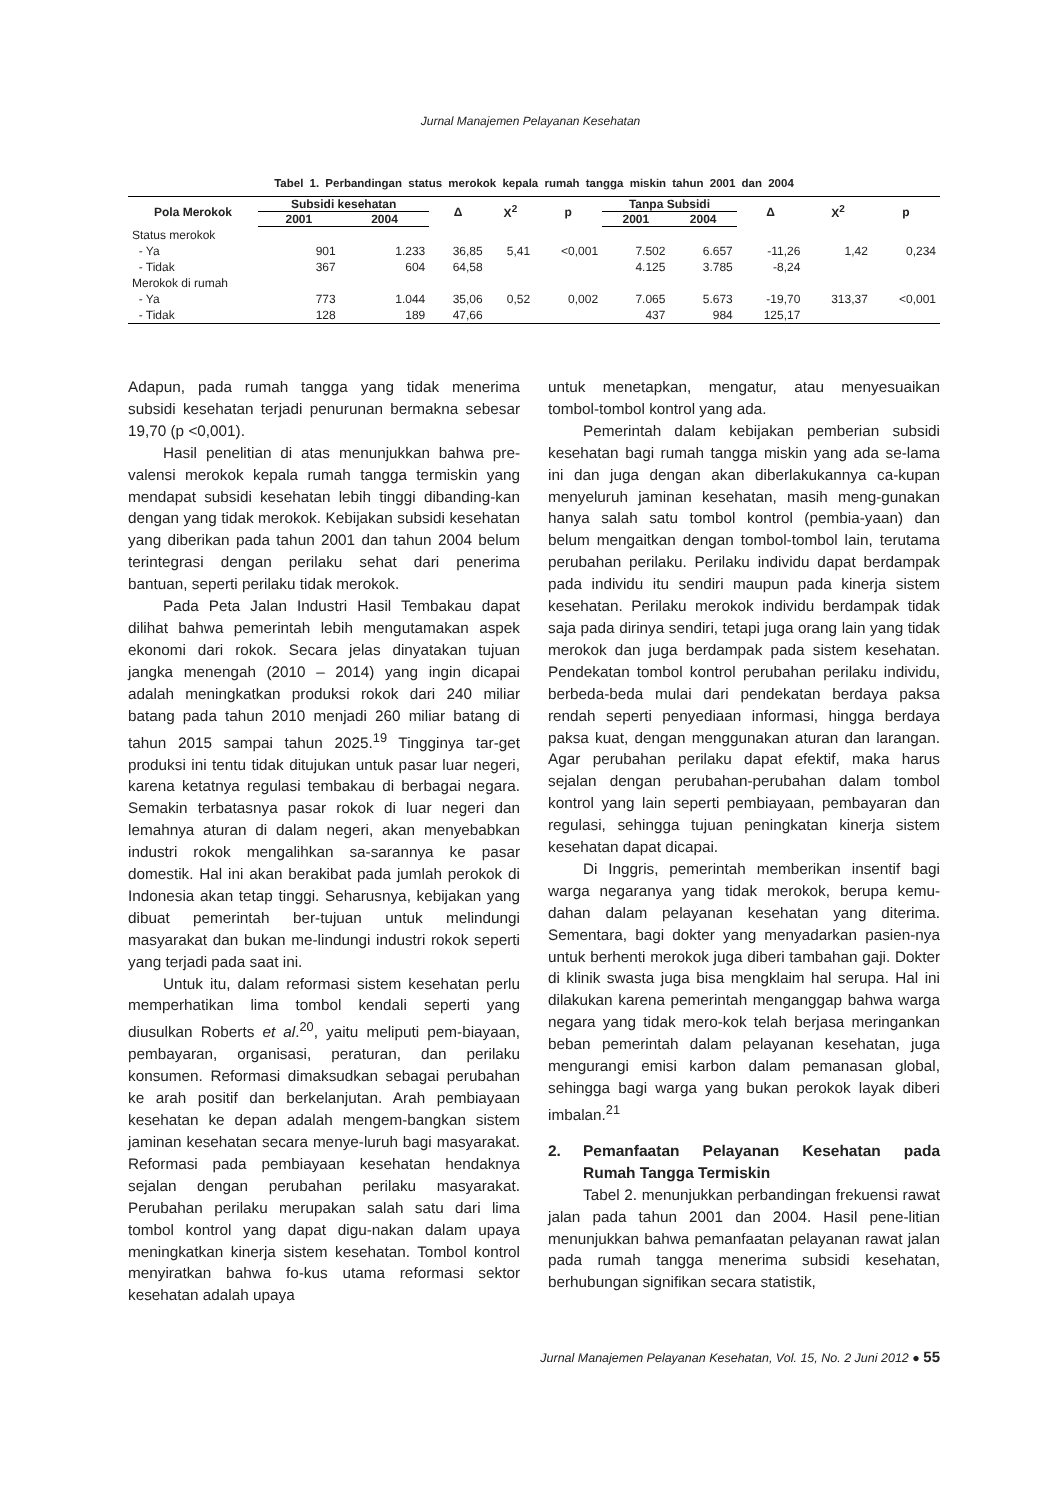Jurnal Manajemen Pelayanan Kesehatan
Tabel 1. Perbandingan status merokok kepala rumah tangga miskin tahun 2001 dan 2004
| Pola Merokok | Subsidi kesehatan | | Δ | X<sup>2</sup> | p | Tanpa Subsidi | | Δ | X<sup>2</sup> | p |
| --- | --- | --- | --- | --- | --- | --- | --- | --- | --- | --- |
| | 2001 | 2004 | | | | 2001 | 2004 | | | |
| Status merokok | | | | | | | | | | |
| - Ya | 901 | 1.233 | 36,85 | 5,41 | <0,001 | 7.502 | 6.657 | -11,26 | 1,42 | 0,234 |
| - Tidak | 367 | 604 | 64,58 | | | 4.125 | 3.785 | -8,24 | | |
| Merokok di rumah | | | | | | | | | | |
| - Ya | 773 | 1.044 | 35,06 | 0,52 | 0,002 | 7.065 | 5.673 | -19,70 | 313,37 | <0,001 |
| - Tidak | 128 | 189 | 47,66 | | | 437 | 984 | 125,17 | | |
Adapun, pada rumah tangga yang tidak menerima subsidi kesehatan terjadi penurunan bermakna sebesar 19,70 (p <0,001).
Hasil penelitian di atas menunjukkan bahwa pre-valensi merokok kepala rumah tangga termiskin yang mendapat subsidi kesehatan lebih tinggi dibanding-kan dengan yang tidak merokok. Kebijakan subsidi kesehatan yang diberikan pada tahun 2001 dan tahun 2004 belum terintegrasi dengan perilaku sehat dari penerima bantuan, seperti perilaku tidak merokok.
Pada Peta Jalan Industri Hasil Tembakau dapat dilihat bahwa pemerintah lebih mengutamakan aspek ekonomi dari rokok. Secara jelas dinyatakan tujuan jangka menengah (2010 – 2014) yang ingin dicapai adalah meningkatkan produksi rokok dari 240 miliar batang pada tahun 2010 menjadi 260 miliar batang di tahun 2015 sampai tahun 2025.<sup>19</sup> Tingginya tar-get produksi ini tentu tidak ditujukan untuk pasar luar negeri, karena ketatnya regulasi tembakau di berbagai negara. Semakin terbatasnya pasar rokok di luar negeri dan lemahnya aturan di dalam negeri, akan menyebabkan industri rokok mengalihkan sa-sarannya ke pasar domestik. Hal ini akan berakibat pada jumlah perokok di Indonesia akan tetap tinggi. Seharusnya, kebijakan yang dibuat pemerintah ber-tujuan untuk melindungi masyarakat dan bukan me-lindungi industri rokok seperti yang terjadi pada saat ini.
Untuk itu, dalam reformasi sistem kesehatan perlu memperhatikan lima tombol kendali seperti yang diusulkan Roberts et al.<sup>20</sup>, yaitu meliputi pem-biayaan, pembayaran, organisasi, peraturan, dan perilaku konsumen. Reformasi dimaksudkan sebagai perubahan ke arah positif dan berkelanjutan. Arah pembiayaan kesehatan ke depan adalah mengem-bangkan sistem jaminan kesehatan secara menye-luruh bagi masyarakat. Reformasi pada pembiayaan kesehatan hendaknya sejalan dengan perubahan perilaku masyarakat. Perubahan perilaku merupakan salah satu dari lima tombol kontrol yang dapat digu-nakan dalam upaya meningkatkan kinerja sistem kesehatan. Tombol kontrol menyiratkan bahwa fo-kus utama reformasi sektor kesehatan adalah upaya
untuk menetapkan, mengatur, atau menyesuaikan tombol-tombol kontrol yang ada.
Pemerintah dalam kebijakan pemberian subsidi kesehatan bagi rumah tangga miskin yang ada se-lama ini dan juga dengan akan diberlakukannya ca-kupan menyeluruh jaminan kesehatan, masih meng-gunakan hanya salah satu tombol kontrol (pembia-yaan) dan belum mengaitkan dengan tombol-tombol lain, terutama perubahan perilaku. Perilaku individu dapat berdampak pada individu itu sendiri maupun pada kinerja sistem kesehatan. Perilaku merokok individu berdampak tidak saja pada dirinya sendiri, tetapi juga orang lain yang tidak merokok dan juga berdampak pada sistem kesehatan. Pendekatan tombol kontrol perubahan perilaku individu, berbeda-beda mulai dari pendekatan berdaya paksa rendah seperti penyediaan informasi, hingga berdaya paksa kuat, dengan menggunakan aturan dan larangan. Agar perubahan perilaku dapat efektif, maka harus sejalan dengan perubahan-perubahan dalam tombol kontrol yang lain seperti pembiayaan, pembayaran dan regulasi, sehingga tujuan peningkatan kinerja sistem kesehatan dapat dicapai.
Di Inggris, pemerintah memberikan insentif bagi warga negaranya yang tidak merokok, berupa kemu-dahan dalam pelayanan kesehatan yang diterima. Sementara, bagi dokter yang menyadarkan pasien-nya untuk berhenti merokok juga diberi tambahan gaji. Dokter di klinik swasta juga bisa mengklaim hal serupa. Hal ini dilakukan karena pemerintah menganggap bahwa warga negara yang tidak mero-kok telah berjasa meringankan beban pemerintah dalam pelayanan kesehatan, juga mengurangi emisi karbon dalam pemanasan global, sehingga bagi warga yang bukan perokok layak diberi imbalan.<sup>21</sup>
2. Pemanfaatan Pelayanan Kesehatan pada Rumah Tangga Termiskin
Tabel 2. menunjukkan perbandingan frekuensi rawat jalan pada tahun 2001 dan 2004. Hasil pene-litian menunjukkan bahwa pemanfaatan pelayanan rawat jalan pada rumah tangga menerima subsidi kesehatan, berhubungan signifikan secara statistik,
Jurnal Manajemen Pelayanan Kesehatan, Vol. 15, No. 2 Juni 2012 ● 55